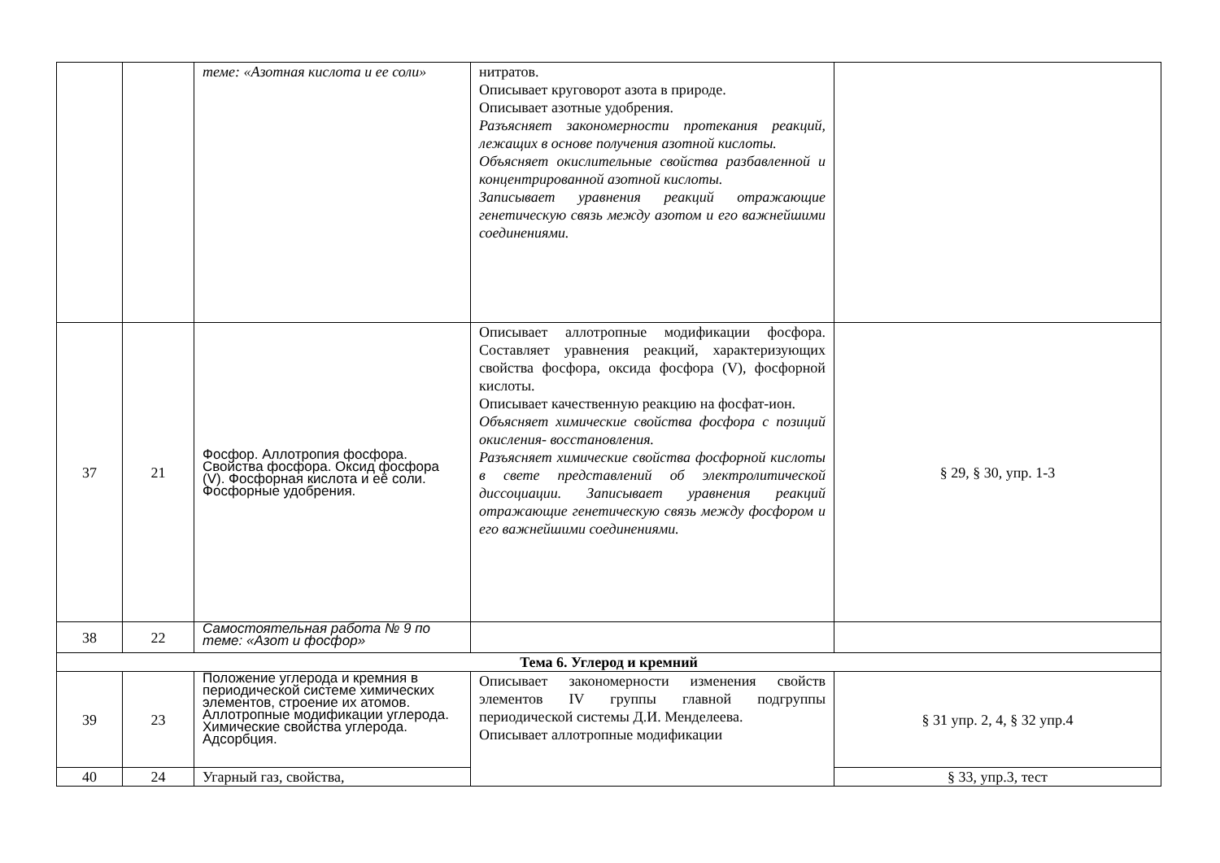| | | теме: «Азотная кислота и ее соли» | нитратов. Описывает круговорот азота в природе. Описывает азотные удобрения. Разъясняет закономерности протекания реакций, лежащих в основе получения азотной кислоты. Объясняет окислительные свойства разбавленной и концентрированной азотной кислоты. Записывает уравнения реакций отражающие генетическую связь между азотом и его важнейшими соединениями. | |
| 37 | 21 | Фосфор. Аллотропия фосфора. Свойства фосфора. Оксид фосфора (V). Фосфорная кислота и её соли. Фосфорные удобрения. | Описывает аллотропные модификации фосфора. Составляет уравнения реакций, характеризующих свойства фосфора, оксида фосфора (V), фосфорной кислоты. Описывает качественную реакцию на фосфат-ион. Объясняет химические свойства фосфора с позиций окисления- восстановления. Разъясняет химические свойства фосфорной кислоты в свете представлений об электролитической диссоциации. Записывает уравнения реакций отражающие генетическую связь между фосфором и его важнейшими соединениями. | § 29, § 30, упр. 1-3 |
| 38 | 22 | Самостоятельная работа № 9 по теме: «Азот и фосфор» | | |
| Тема 6. Углерод и кремний | | | | |
| 39 | 23 | Положение углерода и кремния в периодической системе химических элементов, строение их атомов. Аллотропные модификации углерода. Химические свойства углерода. Адсорбция. | Описывает закономерности изменения свойств элементов IV группы главной подгруппы периодической системы Д.И. Менделеева. Описывает аллотропные модификации | § 31 упр. 2, 4, § 32 упр.4 |
| 40 | 24 | Угарный газ, свойства, | | § 33, упр.3, тест |